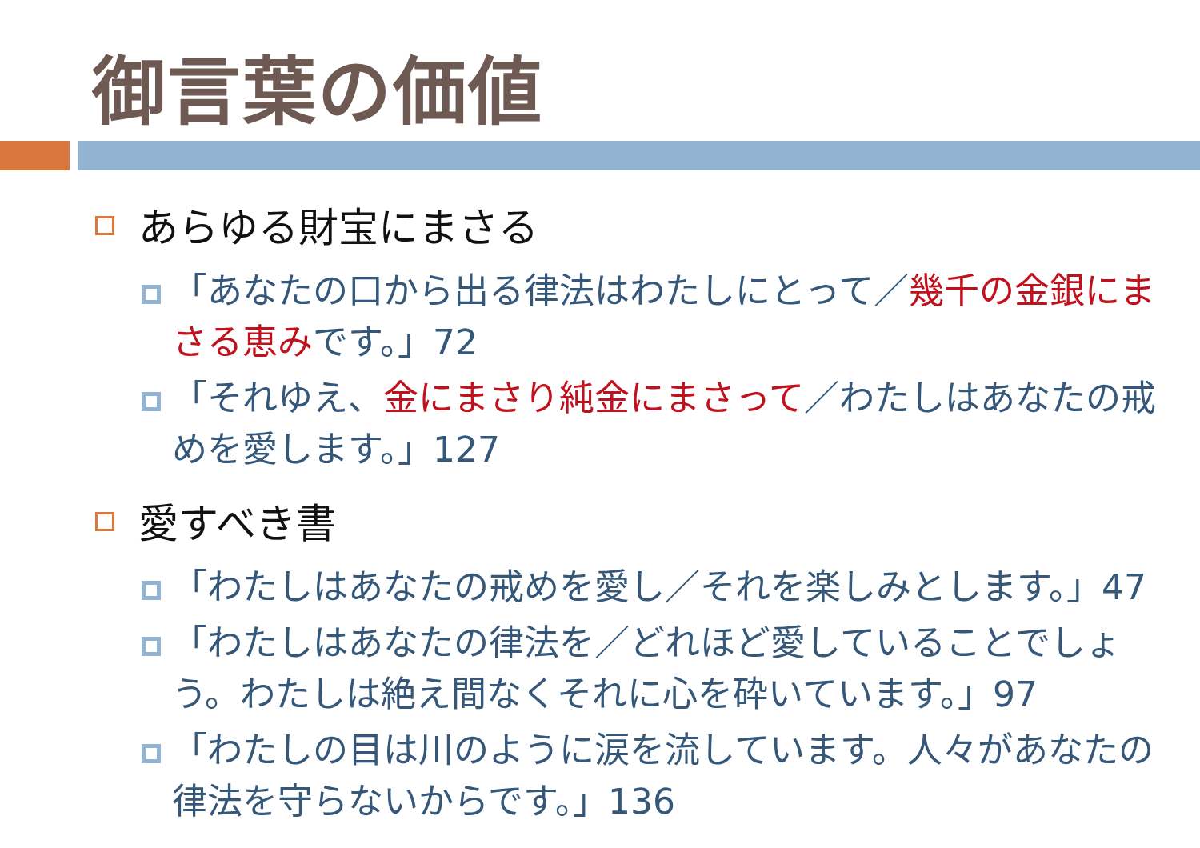御言葉の価値
あらゆる財宝にまさる
「あなたの口から出る律法はわたしにとって／幾千の金銀にまさる恵みです。」72
「それゆえ、金にまさり純金にまさって／わたしはあなたの戒めを愛します。」127
愛すべき書
「わたしはあなたの戒めを愛し／それを楽しみとします。」47
「わたしはあなたの律法を／どれほど愛していることでしょう。わたしは絶え間なくそれに心を砕いています。」97
「わたしの目は川のように涙を流しています。人々があなたの律法を守らないからです。」136